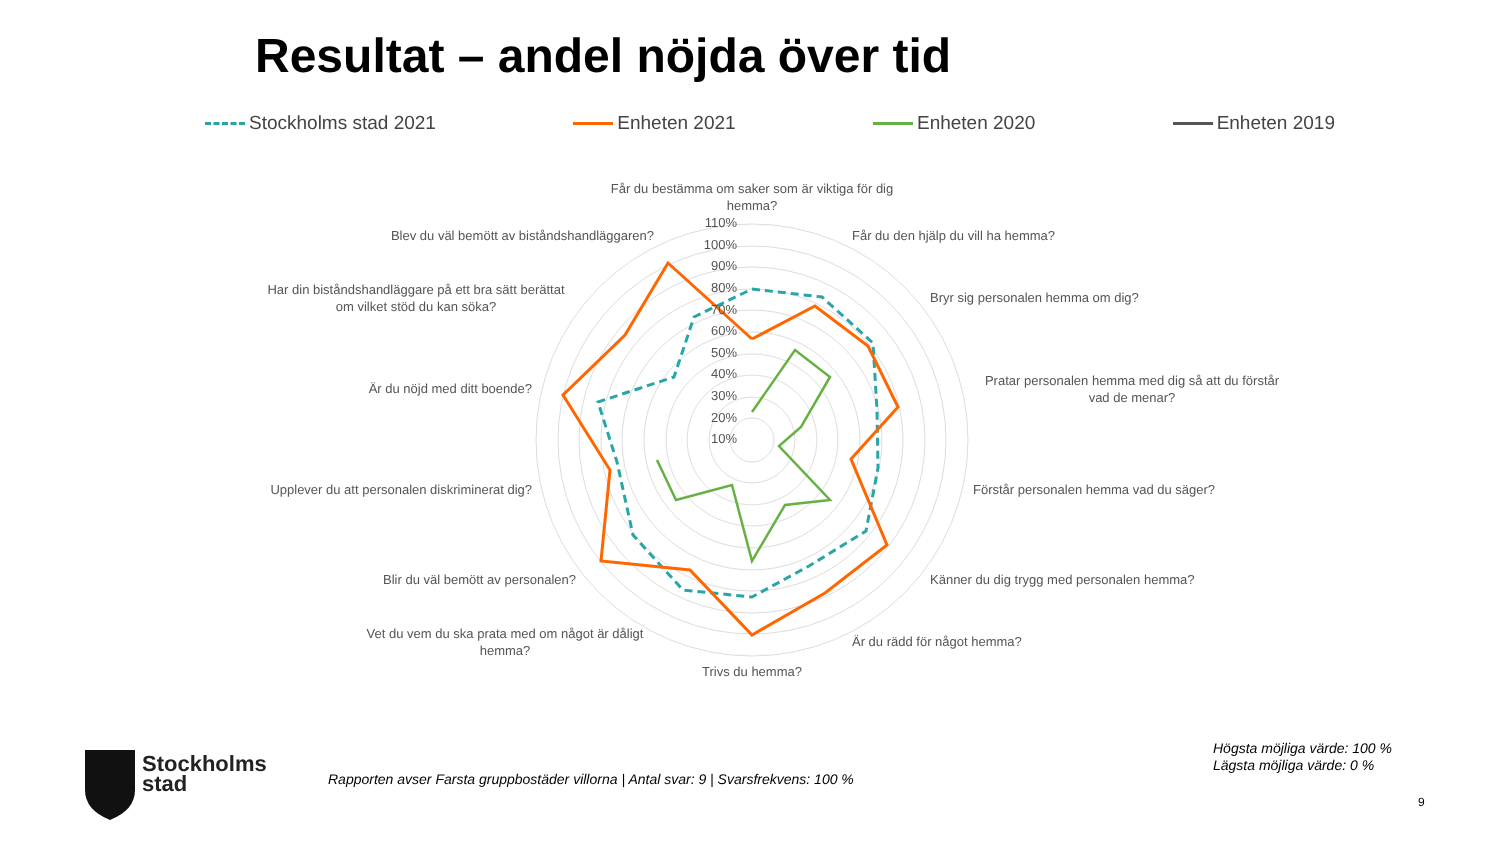Resultat – andel nöjda över tid
Stockholms stad 2021 Enheten 2021 Enheten 2020 Enheten 2019
Får du bestämma om saker som är viktiga för dig
hemma?
Får du den hjälp du vill ha hemma?
Bryr sig personalen hemma om dig?
Pratar personalen hemma med dig så att du förstår
vad de menar?
Förstår personalen hemma vad du säger?
Känner du dig trygg med personalen hemma?
Är du rädd för något hemma?
Trivs du hemma?
Vet du vem du ska prata med om något är dåligt
hemma?
Blir du väl bemött av personalen?
Upplever du att personalen diskriminerat dig?
Är du nöjd med ditt boende?
Har din biståndshandläggare på ett bra sätt berättat
om vilket stöd du kan söka?
Blev du väl bemött av biståndshandläggaren?
110%
100%
90%
80%
70%
60%
50%
40%
30%
20%
10%
Stockholms
stad
Rapporten avser Farsta gruppbostäder villorna | Antal svar: 9 | Svarsfrekvens: 100 %
Högsta möjliga värde: 100 %
Lägsta möjliga värde: 0 %
9